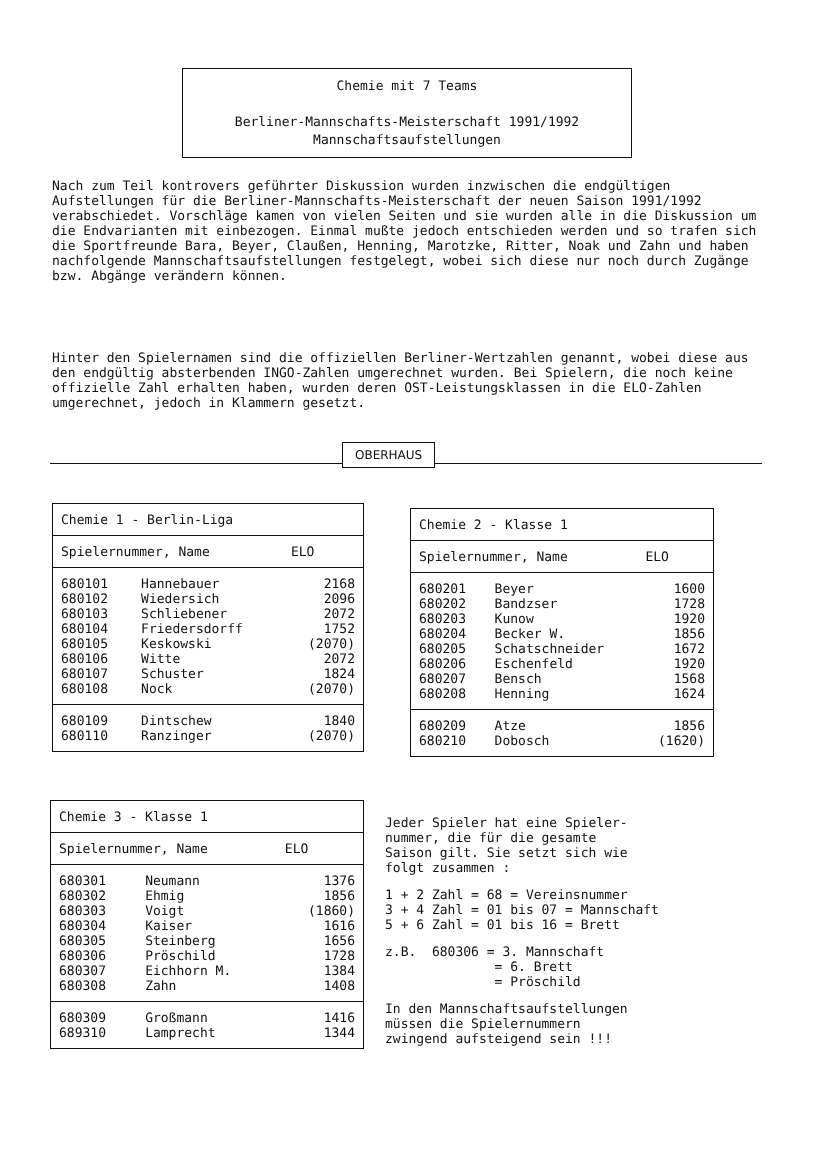Chemie mit 7 Teams
Berliner-Mannschafts-Meisterschaft 1991/1992
Mannschaftsaufstellungen
Nach zum Teil kontrovers geführter Diskussion wurden inzwischen die endgültigen Aufstellungen für die Berliner-Mannschafts-Meisterschaft der neuen Saison 1991/1992 verabschiedet. Vorschläge kamen von vielen Seiten und sie wurden alle in die Diskussion um die Endvarianten mit einbezogen. Einmal mußte jedoch entschieden werden und so trafen sich die Sportfreunde Bara, Beyer, Claußen, Henning, Marotzke, Ritter, Noak und Zahn und haben nachfolgende Mannschaftsaufstellungen festgelegt, wobei sich diese nur noch durch Zugänge bzw. Abgänge verändern können.
Hinter den Spielernamen sind die offiziellen Berliner-Wertzahlen genannt, wobei diese aus den endgültig absterbenden INGO-Zahlen umgerechnet wurden. Bei Spielern, die noch keine offizielle Zahl erhalten haben, wurden deren OST-Leistungsklassen in die ELO-Zahlen umgerechnet, jedoch in Klammern gesetzt.
OBERHAUS
| Chemie 1 - Berlin-Liga | | |
| --- | --- | --- |
| Spielernummer, Name | | ELO |
| 680101 | Hannebauer | 2168 |
| 680102 | Wiedersich | 2096 |
| 680103 | Schliebener | 2072 |
| 680104 | Friedersdorff | 1752 |
| 680105 | Keskowski | (2070) |
| 680106 | Witte | 2072 |
| 680107 | Schuster | 1824 |
| 680108 | Nock | (2070) |
| 680109 | Dintschew | 1840 |
| 680110 | Ranzinger | (2070) |
| Chemie 2 - Klasse 1 | | |
| --- | --- | --- |
| Spielernummer, Name | | ELO |
| 680201 | Beyer | 1600 |
| 680202 | Bandzser | 1728 |
| 680203 | Kunow | 1920 |
| 680204 | Becker W. | 1856 |
| 680205 | Schatschneider | 1672 |
| 680206 | Eschenfeld | 1920 |
| 680207 | Bensch | 1568 |
| 680208 | Henning | 1624 |
| 680209 | Atze | 1856 |
| 680210 | Dobosch | (1620) |
| Chemie 3 - Klasse 1 | | |
| --- | --- | --- |
| Spielernummer, Name | | ELO |
| 680301 | Neumann | 1376 |
| 680302 | Ehmig | 1856 |
| 680303 | Voigt | (1860) |
| 680304 | Kaiser | 1616 |
| 680305 | Steinberg | 1656 |
| 680306 | Pröschild | 1728 |
| 680307 | Eichhorn M. | 1384 |
| 680308 | Zahn | 1408 |
| 680309 | Großmann | 1416 |
| 689310 | Lamprecht | 1344 |
Jeder Spieler hat eine Spieler-
nummer, die für die gesamte
Saison gilt. Sie setzt sich wie
folgt zusammen :
1 + 2 Zahl = 68 = Vereinsnummer
3 + 4 Zahl = 01 bis 07 = Mannschaft
5 + 6 Zahl = 01 bis 16 = Brett
z.B. 680306 = 3. Mannschaft
= 6. Brett
= Pröschild
In den Mannschaftsaufstellungen
müssen die Spielernummern
zwingend aufsteigend sein !!!